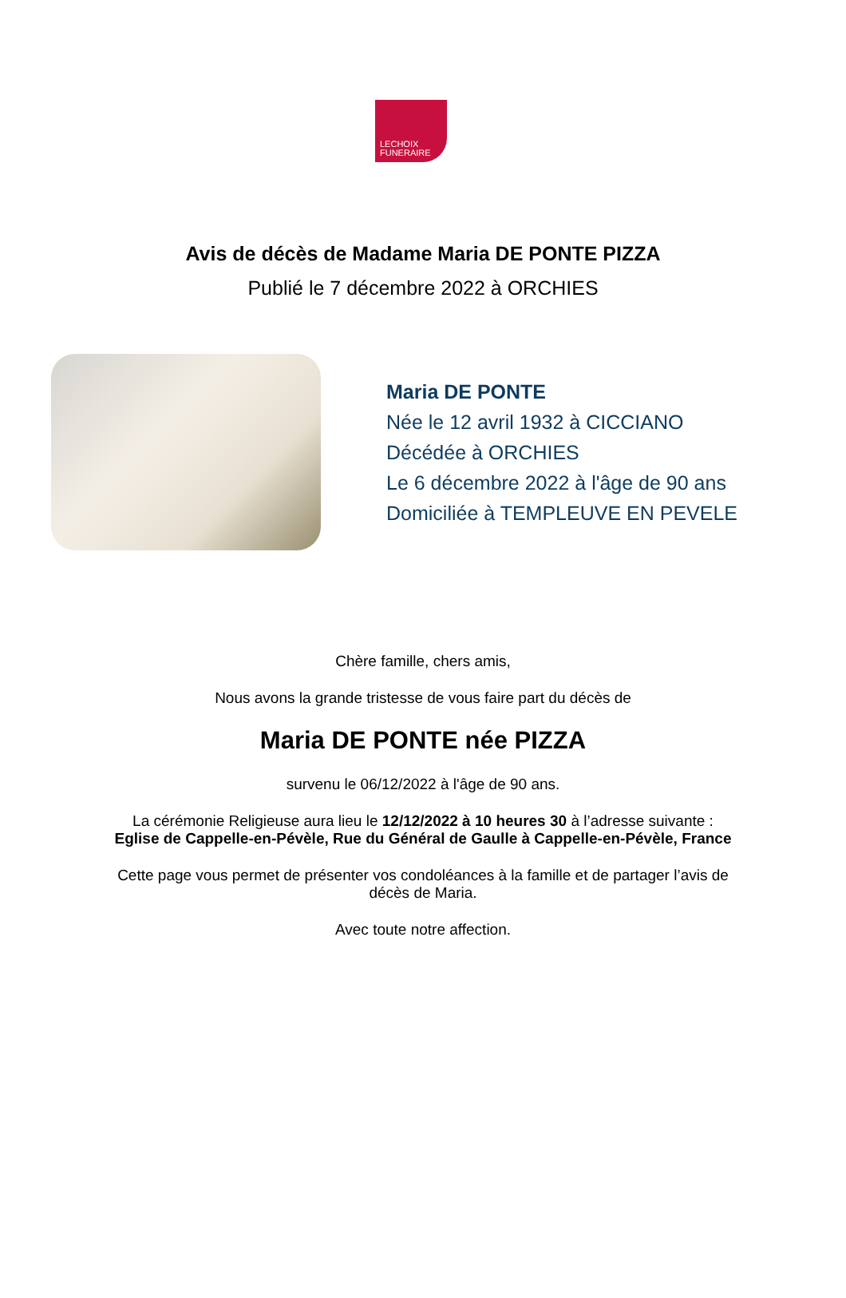LECHOIX
FUNERAIRE
Avis de décès de Madame Maria DE PONTE PIZZA
Publié le 7 décembre 2022 à ORCHIES
Maria DE PONTE
Née le 12 avril 1932 à CICCIANO
Décédée à ORCHIES
Le 6 décembre 2022 à l'âge de 90 ans
Domiciliée à TEMPLEUVE EN PEVELE
Chère famille, chers amis,
Nous avons la grande tristesse de vous faire part du décès de
Maria DE PONTE née PIZZA
survenu le 06/12/2022 à l'âge de 90 ans.
La cérémonie Religieuse aura lieu le 12/12/2022 à 10 heures 30 à l’adresse suivante :
Eglise de Cappelle-en-Pévèle, Rue du Général de Gaulle à Cappelle-en-Pévèle, France
Cette page vous permet de présenter vos condoléances à la famille et de partager l’avis de
décès de Maria.
Avec toute notre affection.